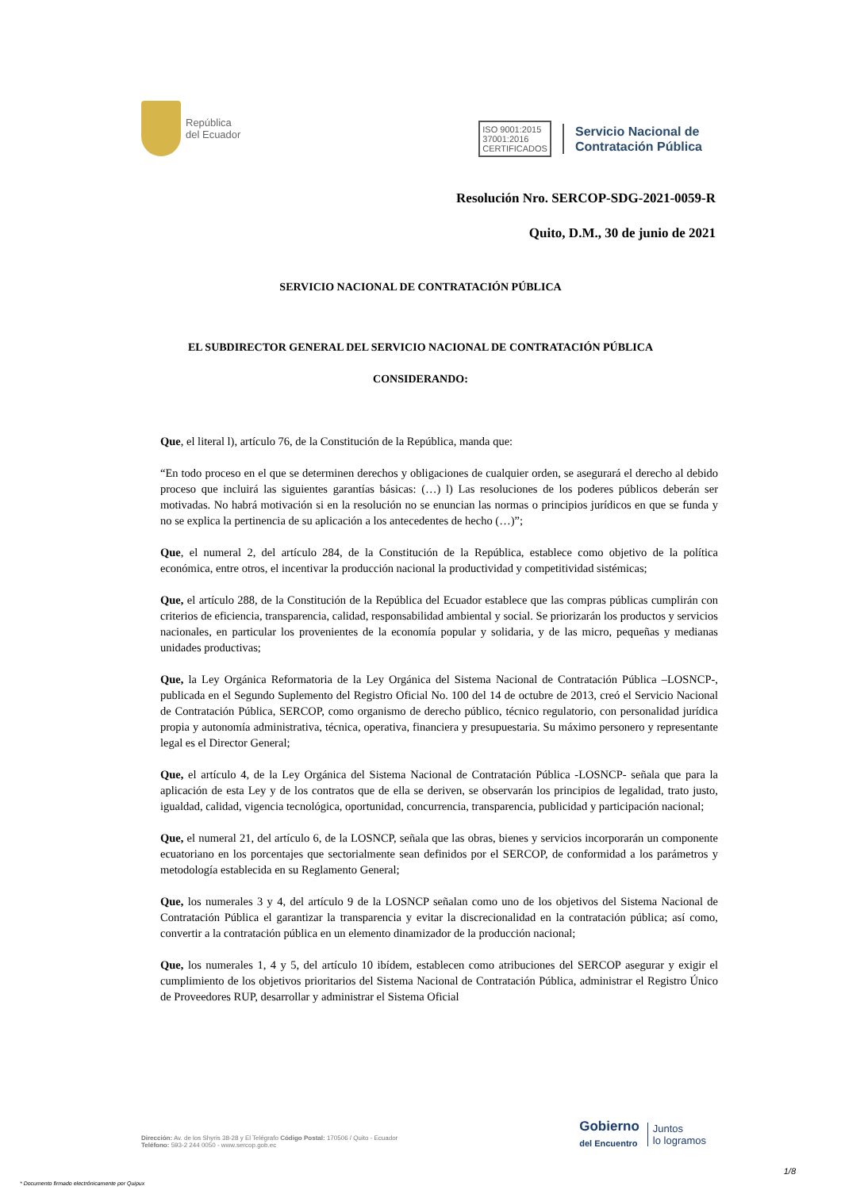República
del Ecuador
ISO 9001:2015
37001:2016
CERTIFICADOS
Servicio Nacional de
Contratación Pública
Resolución Nro. SERCOP-SDG-2021-0059-R
Quito, D.M., 30 de junio de 2021
SERVICIO NACIONAL DE CONTRATACIÓN PÚBLICA
EL SUBDIRECTOR GENERAL DEL SERVICIO NACIONAL DE CONTRATACIÓN PÚBLICA
CONSIDERANDO:
Que, el literal l), artículo 76, de la Constitución de la República, manda que:
“En todo proceso en el que se determinen derechos y obligaciones de cualquier orden, se asegurará el derecho al debido proceso que incluirá las siguientes garantías básicas: (…) l) Las resoluciones de los poderes públicos deberán ser motivadas. No habrá motivación si en la resolución no se enuncian las normas o principios jurídicos en que se funda y no se explica la pertinencia de su aplicación a los antecedentes de hecho (…)”;
Que, el numeral 2, del artículo 284, de la Constitución de la República, establece como objetivo de la política económica, entre otros, el incentivar la producción nacional la productividad y competitividad sistémicas;
Que, el artículo 288, de la Constitución de la República del Ecuador establece que las compras públicas cumplirán con criterios de eficiencia, transparencia, calidad, responsabilidad ambiental y social. Se priorizarán los productos y servicios nacionales, en particular los provenientes de la economía popular y solidaria, y de las micro, pequeñas y medianas unidades productivas;
Que, la Ley Orgánica Reformatoria de la Ley Orgánica del Sistema Nacional de Contratación Pública –LOSNCP-, publicada en el Segundo Suplemento del Registro Oficial No. 100 del 14 de octubre de 2013, creó el Servicio Nacional de Contratación Pública, SERCOP, como organismo de derecho público, técnico regulatorio, con personalidad jurídica propia y autonomía administrativa, técnica, operativa, financiera y presupuestaria. Su máximo personero y representante legal es el Director General;
Que, el artículo 4, de la Ley Orgánica del Sistema Nacional de Contratación Pública -LOSNCP- señala que para la aplicación de esta Ley y de los contratos que de ella se deriven, se observarán los principios de legalidad, trato justo, igualdad, calidad, vigencia tecnológica, oportunidad, concurrencia, transparencia, publicidad y participación nacional;
Que, el numeral 21, del artículo 6, de la LOSNCP, señala que las obras, bienes y servicios incorporarán un componente ecuatoriano en los porcentajes que sectorialmente sean definidos por el SERCOP, de conformidad a los parámetros y metodología establecida en su Reglamento General;
Que, los numerales 3 y 4, del artículo 9 de la LOSNCP señalan como uno de los objetivos del Sistema Nacional de Contratación Pública el garantizar la transparencia y evitar la discrecionalidad en la contratación pública; así como, convertir a la contratación pública en un elemento dinamizador de la producción nacional;
Que, los numerales 1, 4 y 5, del artículo 10 ibídem, establecen como atribuciones del SERCOP asegurar y exigir el cumplimiento de los objetivos prioritarios del Sistema Nacional de Contratación Pública, administrar el Registro Único de Proveedores RUP, desarrollar y administrar el Sistema Oficial
Dirección: Av. de los Shyris 38-28 y El Telégrafo Código Postal: 170506 / Quito - Ecuador
Teléfono: 593-2 244 0050 - www.sercop.gob.ec
Gobierno
del Encuentro
Juntos
lo logramos
1/8
* Documento firmado electrónicamente por Quipux